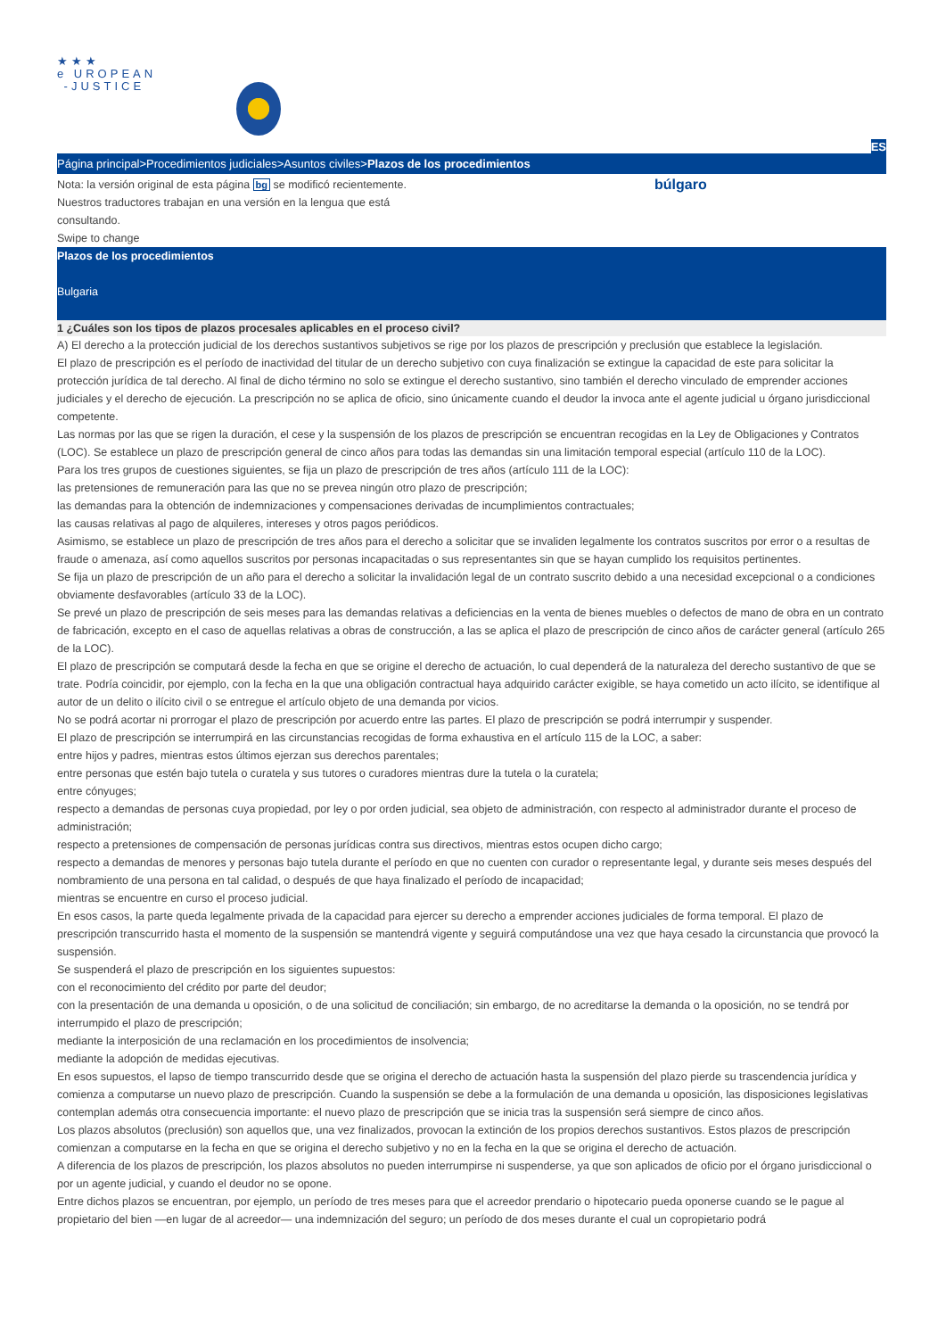★★★
e UROPEAN
-JUSTICE
ES
Página principal>Procedimientos judiciales>Asuntos civiles>Plazos de los procedimientos
Nota: la versión original de esta página bg se modificó recientemente. Nuestros traductores trabajan en una versión en la lengua que está consultando.
Swipe to change
búlgaro
Plazos de los procedimientos
Bulgaria
1 ¿Cuáles son los tipos de plazos procesales aplicables en el proceso civil?
A) El derecho a la protección judicial de los derechos sustantivos subjetivos se rige por los plazos de prescripción y preclusión que establece la legislación.
El plazo de prescripción es el período de inactividad del titular de un derecho subjetivo con cuya finalización se extingue la capacidad de este para solicitar la protección jurídica de tal derecho. Al final de dicho término no solo se extingue el derecho sustantivo, sino también el derecho vinculado de emprender acciones judiciales y el derecho de ejecución. La prescripción no se aplica de oficio, sino únicamente cuando el deudor la invoca ante el agente judicial u órgano jurisdiccional competente.
Las normas por las que se rigen la duración, el cese y la suspensión de los plazos de prescripción se encuentran recogidas en la Ley de Obligaciones y Contratos (LOC). Se establece un plazo de prescripción general de cinco años para todas las demandas sin una limitación temporal especial (artículo 110 de la LOC).
Para los tres grupos de cuestiones siguientes, se fija un plazo de prescripción de tres años (artículo 111 de la LOC):
las pretensiones de remuneración para las que no se prevea ningún otro plazo de prescripción;
las demandas para la obtención de indemnizaciones y compensaciones derivadas de incumplimientos contractuales;
las causas relativas al pago de alquileres, intereses y otros pagos periódicos.
Asimismo, se establece un plazo de prescripción de tres años para el derecho a solicitar que se invaliden legalmente los contratos suscritos por error o a resultas de fraude o amenaza, así como aquellos suscritos por personas incapacitadas o sus representantes sin que se hayan cumplido los requisitos pertinentes.
Se fija un plazo de prescripción de un año para el derecho a solicitar la invalidación legal de un contrato suscrito debido a una necesidad excepcional o a condiciones obviamente desfavorables (artículo 33 de la LOC).
Se prevé un plazo de prescripción de seis meses para las demandas relativas a deficiencias en la venta de bienes muebles o defectos de mano de obra en un contrato de fabricación, excepto en el caso de aquellas relativas a obras de construcción, a las se aplica el plazo de prescripción de cinco años de carácter general (artículo 265 de la LOC).
El plazo de prescripción se computará desde la fecha en que se origine el derecho de actuación, lo cual dependerá de la naturaleza del derecho sustantivo de que se trate. Podría coincidir, por ejemplo, con la fecha en la que una obligación contractual haya adquirido carácter exigible, se haya cometido un acto ilícito, se identifique al autor de un delito o ilícito civil o se entregue el artículo objeto de una demanda por vicios.
No se podrá acortar ni prorrogar el plazo de prescripción por acuerdo entre las partes. El plazo de prescripción se podrá interrumpir y suspender.
El plazo de prescripción se interrumpirá en las circunstancias recogidas de forma exhaustiva en el artículo 115 de la LOC, a saber:
entre hijos y padres, mientras estos últimos ejerzan sus derechos parentales;
entre personas que estén bajo tutela o curatela y sus tutores o curadores mientras dure la tutela o la curatela;
entre cónyuges;
respecto a demandas de personas cuya propiedad, por ley o por orden judicial, sea objeto de administración, con respecto al administrador durante el proceso de administración;
respecto a pretensiones de compensación de personas jurídicas contra sus directivos, mientras estos ocupen dicho cargo;
respecto a demandas de menores y personas bajo tutela durante el período en que no cuenten con curador o representante legal, y durante seis meses después del nombramiento de una persona en tal calidad, o después de que haya finalizado el período de incapacidad;
mientras se encuentre en curso el proceso judicial.
En esos casos, la parte queda legalmente privada de la capacidad para ejercer su derecho a emprender acciones judiciales de forma temporal. El plazo de prescripción transcurrido hasta el momento de la suspensión se mantendrá vigente y seguirá computándose una vez que haya cesado la circunstancia que provocó la suspensión.
Se suspenderá el plazo de prescripción en los siguientes supuestos:
con el reconocimiento del crédito por parte del deudor;
con la presentación de una demanda u oposición, o de una solicitud de conciliación; sin embargo, de no acreditarse la demanda o la oposición, no se tendrá por interrumpido el plazo de prescripción;
mediante la interposición de una reclamación en los procedimientos de insolvencia;
mediante la adopción de medidas ejecutivas.
En esos supuestos, el lapso de tiempo transcurrido desde que se origina el derecho de actuación hasta la suspensión del plazo pierde su trascendencia jurídica y comienza a computarse un nuevo plazo de prescripción. Cuando la suspensión se debe a la formulación de una demanda u oposición, las disposiciones legislativas contemplan además otra consecuencia importante: el nuevo plazo de prescripción que se inicia tras la suspensión será siempre de cinco años.
Los plazos absolutos (preclusión) son aquellos que, una vez finalizados, provocan la extinción de los propios derechos sustantivos. Estos plazos de prescripción comienzan a computarse en la fecha en que se origina el derecho subjetivo y no en la fecha en la que se origina el derecho de actuación.
A diferencia de los plazos de prescripción, los plazos absolutos no pueden interrumpirse ni suspenderse, ya que son aplicados de oficio por el órgano jurisdiccional o por un agente judicial, y cuando el deudor no se opone.
Entre dichos plazos se encuentran, por ejemplo, un período de tres meses para que el acreedor prendario o hipotecario pueda oponerse cuando se le pague al propietario del bien —en lugar de al acreedor— una indemnización del seguro; un período de dos meses durante el cual un copropietario podrá